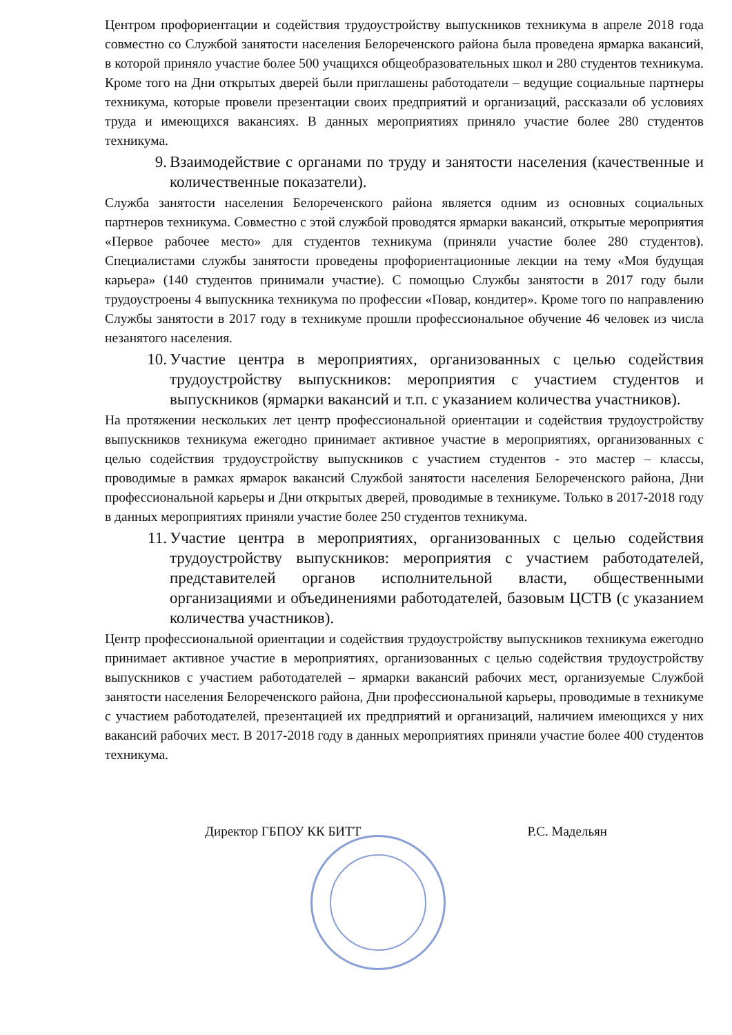Центром профориентации и содействия трудоустройству выпускников техникума в апреле 2018 года совместно со Службой занятости населения Белореченского района была проведена ярмарка вакансий, в которой приняло участие более 500 учащихся общеобразовательных школ и 280 студентов техникума. Кроме того на Дни открытых дверей были приглашены работодатели – ведущие социальные партнеры техникума, которые провели презентации своих предприятий и организаций, рассказали об условиях труда и имеющихся вакансиях. В данных мероприятиях приняло участие более 280 студентов техникума.
9. Взаимодействие с органами по труду и занятости населения (качественные и количественные показатели).
Служба занятости населения Белореченского района является одним из основных социальных партнеров техникума. Совместно с этой службой проводятся ярмарки вакансий, открытые мероприятия «Первое рабочее место» для студентов техникума (приняли участие более 280 студентов). Специалистами службы занятости проведены профориентационные лекции на тему «Моя будущая карьера» (140 студентов принимали участие). С помощью Службы занятости в 2017 году были трудоустроены 4 выпускника техникума по профессии «Повар, кондитер». Кроме того по направлению Службы занятости в 2017 году в техникуме прошли профессиональное обучение 46 человек из числа незанятого населения.
10. Участие центра в мероприятиях, организованных с целью содействия трудоустройству выпускников: мероприятия с участием студентов и выпускников (ярмарки вакансий и т.п. с указанием количества участников).
На протяжении нескольких лет центр профессиональной ориентации и содействия трудоустройству выпускников техникума ежегодно принимает активное участие в мероприятиях, организованных с целью содействия трудоустройству выпускников с участием студентов - это мастер – классы, проводимые в рамках ярмарок вакансий Службой занятости населения Белореченского района, Дни профессиональной карьеры и Дни открытых дверей, проводимые в техникуме. Только в 2017-2018 году в данных мероприятиях приняли участие более 250 студентов техникума.
11. Участие центра в мероприятиях, организованных с целью содействия трудоустройству выпускников: мероприятия с участием работодателей, представителей органов исполнительной власти, общественными организациями и объединениями работодателей, базовым ЦСТВ (с указанием количества участников).
Центр профессиональной ориентации и содействия трудоустройству выпускников техникума ежегодно принимает активное участие в мероприятиях, организованных с целью содействия трудоустройству выпускников с участием работодателей – ярмарки вакансий рабочих мест, организуемые Службой занятости населения Белореченского района, Дни профессиональной карьеры, проводимые в техникуме с участием работодателей, презентацией их предприятий и организаций, наличием имеющихся у них вакансий рабочих мест. В 2017-2018 году в данных мероприятиях приняли участие более 400 студентов техникума.
Директор ГБПОУ КК БИТТ Р.С. Мадельян